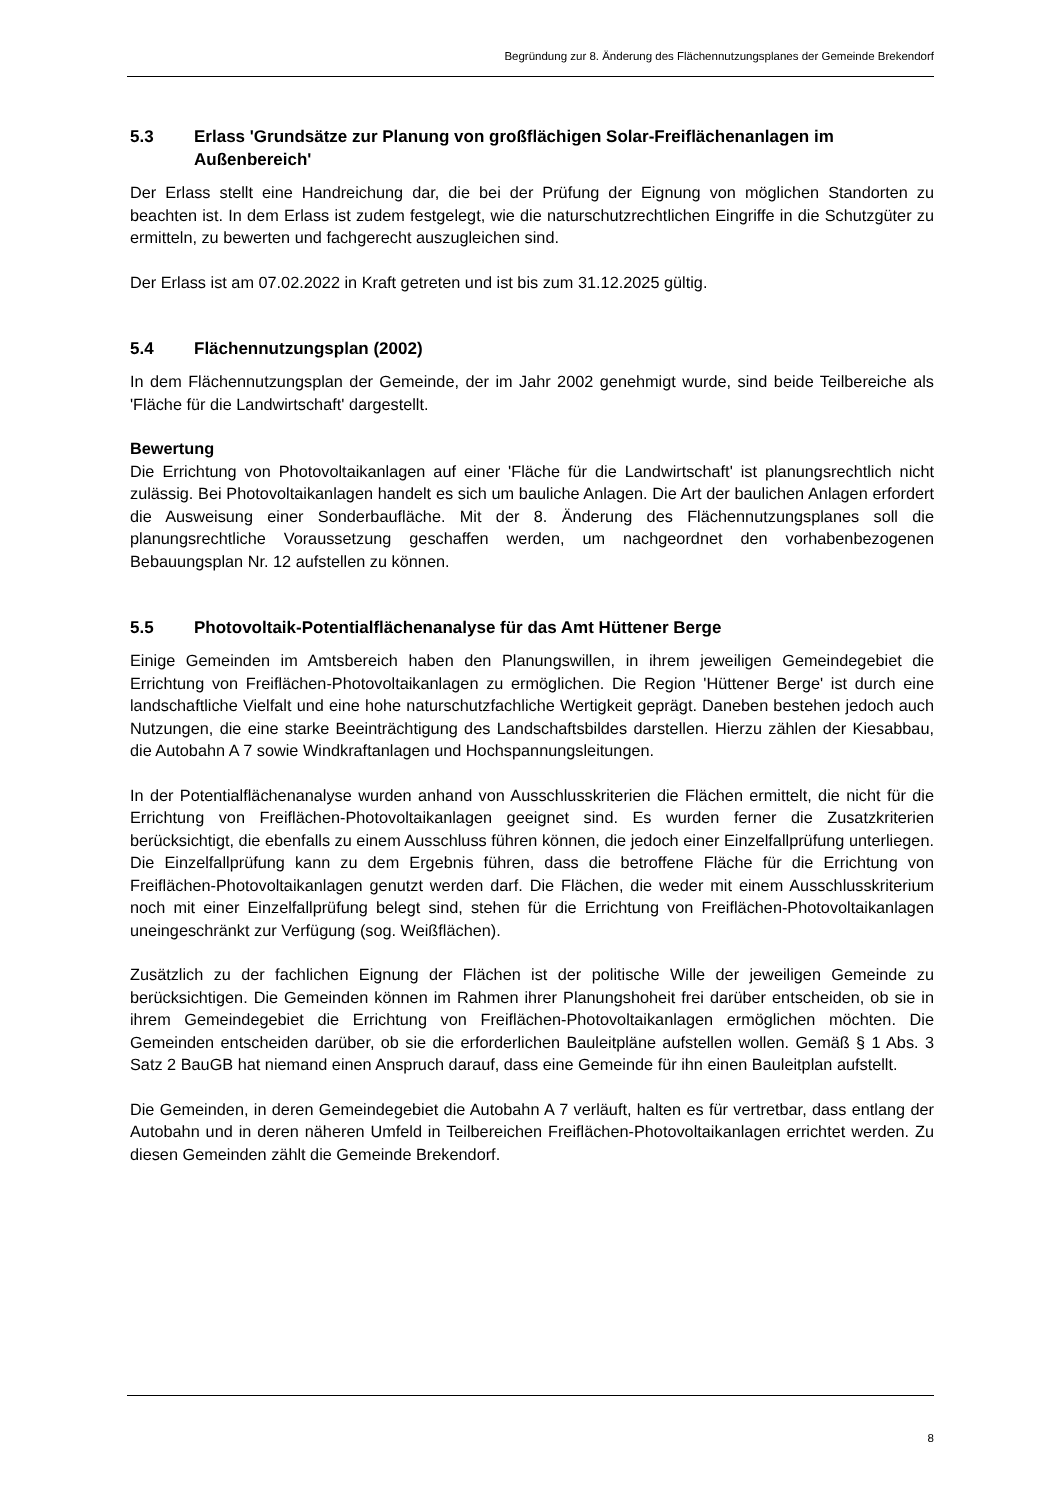Begründung zur 8. Änderung des Flächennutzungsplanes der Gemeinde Brekendorf
5.3 Erlass 'Grundsätze zur Planung von großflächigen Solar-Freiflächenanlagen im Außenbereich'
Der Erlass stellt eine Handreichung dar, die bei der Prüfung der Eignung von möglichen Standorten zu beachten ist. In dem Erlass ist zudem festgelegt, wie die naturschutzrechtlichen Eingriffe in die Schutzgüter zu ermitteln, zu bewerten und fachgerecht auszugleichen sind.
Der Erlass ist am 07.02.2022 in Kraft getreten und ist bis zum 31.12.2025 gültig.
5.4 Flächennutzungsplan (2002)
In dem Flächennutzungsplan der Gemeinde, der im Jahr 2002 genehmigt wurde, sind beide Teilbereiche als 'Fläche für die Landwirtschaft' dargestellt.
Bewertung
Die Errichtung von Photovoltaikanlagen auf einer 'Fläche für die Landwirtschaft' ist planungsrechtlich nicht zulässig. Bei Photovoltaikanlagen handelt es sich um bauliche Anlagen. Die Art der baulichen Anlagen erfordert die Ausweisung einer Sonderbaufläche. Mit der 8. Änderung des Flächennutzungsplanes soll die planungsrechtliche Voraussetzung geschaffen werden, um nachgeordnet den vorhabenbezogenen Bebauungsplan Nr. 12 aufstellen zu können.
5.5 Photovoltaik-Potentialflächenanalyse für das Amt Hüttener Berge
Einige Gemeinden im Amtsbereich haben den Planungswillen, in ihrem jeweiligen Gemeindegebiet die Errichtung von Freiflächen-Photovoltaikanlagen zu ermöglichen. Die Region 'Hüttener Berge' ist durch eine landschaftliche Vielfalt und eine hohe naturschutzfachliche Wertigkeit geprägt. Daneben bestehen jedoch auch Nutzungen, die eine starke Beeinträchtigung des Landschaftsbildes darstellen. Hierzu zählen der Kiesabbau, die Autobahn A 7 sowie Windkraftanlagen und Hochspannungsleitungen.
In der Potentialflächenanalyse wurden anhand von Ausschlusskriterien die Flächen ermittelt, die nicht für die Errichtung von Freiflächen-Photovoltaikanlagen geeignet sind. Es wurden ferner die Zusatzkriterien berücksichtigt, die ebenfalls zu einem Ausschluss führen können, die jedoch einer Einzelfallprüfung unterliegen. Die Einzelfallprüfung kann zu dem Ergebnis führen, dass die betroffene Fläche für die Errichtung von Freiflächen-Photovoltaikanlagen genutzt werden darf. Die Flächen, die weder mit einem Ausschlusskriterium noch mit einer Einzelfallprüfung belegt sind, stehen für die Errichtung von Freiflächen-Photovoltaikanlagen uneingeschränkt zur Verfügung (sog. Weißflächen).
Zusätzlich zu der fachlichen Eignung der Flächen ist der politische Wille der jeweiligen Gemeinde zu berücksichtigen. Die Gemeinden können im Rahmen ihrer Planungshoheit frei darüber entscheiden, ob sie in ihrem Gemeindegebiet die Errichtung von Freiflächen-Photovoltaikanlagen ermöglichen möchten. Die Gemeinden entscheiden darüber, ob sie die erforderlichen Bauleitpläne aufstellen wollen. Gemäß § 1 Abs. 3 Satz 2 BauGB hat niemand einen Anspruch darauf, dass eine Gemeinde für ihn einen Bauleitplan aufstellt.
Die Gemeinden, in deren Gemeindegebiet die Autobahn A 7 verläuft, halten es für vertretbar, dass entlang der Autobahn und in deren näheren Umfeld in Teilbereichen Freiflächen-Photovoltaikanlagen errichtet werden. Zu diesen Gemeinden zählt die Gemeinde Brekendorf.
8